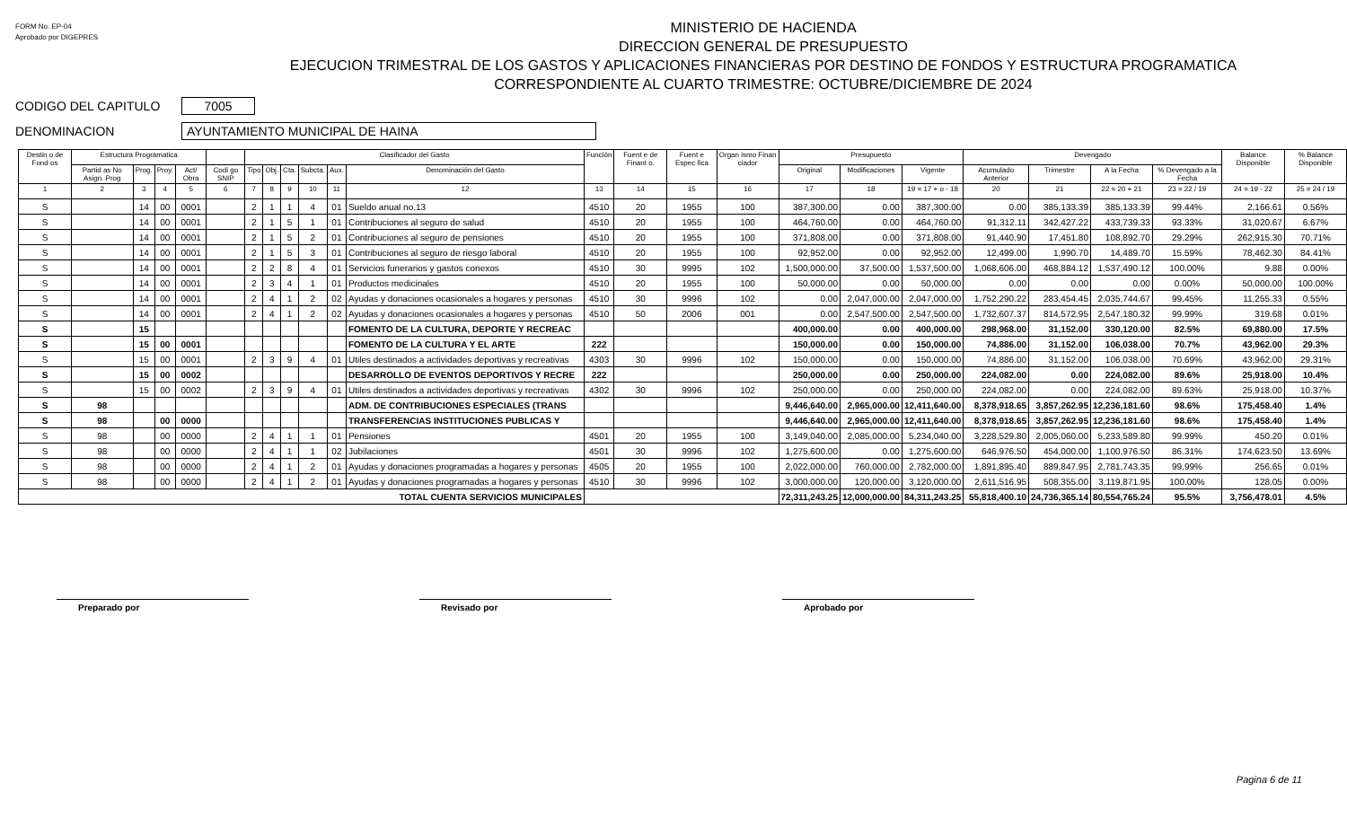FORM No. EP-04
Aprobado por DIGEPRES
MINISTERIO DE HACIENDA
DIRECCION GENERAL DE PRESUPUESTO
EJECUCION TRIMESTRAL DE LOS GASTOS Y APLICACIONES FINANCIERAS POR DESTINO DE FONDOS Y ESTRUCTURA PROGRAMATICA
CORRESPONDIENTE AL CUARTO TRIMESTRE: OCTUBRE/DICIEMBRE DE 2024
CODIGO DEL CAPITULO 7005
DENOMINACION AYUNTAMIENTO MUNICIPAL DE HAINA
| Destin o de Fond os | Estructura Programatica | | | | | Clasificador del Gasto | | | | | | Función | Fuent e de Finant o. | Fuent e Espec fica | Organ ismo Finan ciador | Presupuesto | | | Devengado | | | | Balance Disponible | % Balance Disponible |
| --- | --- | --- | --- | --- | --- | --- | --- | --- | --- | --- | --- | --- | --- | --- | --- | --- | --- | --- | --- | --- | --- | --- | --- | --- |
| | Partid as No Asign. Prog | Prog. | Proy. | Act/ Obra | Codi go SNIP | Tipo | Obj. | Cta. | Subcta. | Aux. | Denominación del Gasto | | | | | Original | Modificaciones | Vigente | Acumulado Anterior | Trimestre | A la Fecha | % Devengado a la Fecha | | |
| 1 | 2 | 3 | 4 | 5 | 6 | 7 | 8 | 9 | 10 | 11 | 12 | 13 | 14 | 15 | 16 | 17 | 18 | 19 = 17 + o - 18 | 20 | 21 | 22 = 20 + 21 | 23 = 22 / 19 | 24 = 19 - 22 | 25 = 24 / 19 |
| S | | 14 | 00 | 0001 | | 2 | 1 | 1 | 4 | 01 | Sueldo anual no.13 | 4510 | 20 | 1955 | 100 | 387,300.00 | 0.00 | 387,300.00 | 0.00 | 385,133.39 | 385,133.39 | 99.44% | 2,166.61 | 0.56% |
| S | | 14 | 00 | 0001 | | 2 | 1 | 5 | 1 | 01 | Contribuciones al seguro de salud | 4510 | 20 | 1955 | 100 | 464,760.00 | 0.00 | 464,760.00 | 91,312.11 | 342,427.22 | 433,739.33 | 93.33% | 31,020.67 | 6.67% |
| S | | 14 | 00 | 0001 | | 2 | 1 | 5 | 2 | 01 | Contribuciones al seguro de pensiones | 4510 | 20 | 1955 | 100 | 371,808.00 | 0.00 | 371,808.00 | 91,440.90 | 17,451.80 | 108,892.70 | 29.29% | 262,915.30 | 70.71% |
| S | | 14 | 00 | 0001 | | 2 | 1 | 5 | 3 | 01 | Contribuciones al seguro de riesgo laboral | 4510 | 20 | 1955 | 100 | 92,952.00 | 0.00 | 92,952.00 | 12,499.00 | 1,990.70 | 14,489.70 | 15.59% | 78,462.30 | 84.41% |
| S | | 14 | 00 | 0001 | | 2 | 2 | 8 | 4 | 01 | Servicios funerarios y gastos conexos | 4510 | 30 | 9995 | 102 | 1,500,000.00 | 37,500.00 | 1,537,500.00 | 1,068,606.00 | 468,884.12 | 1,537,490.12 | 100.00% | 9.88 | 0.00% |
| S | | 14 | 00 | 0001 | | 2 | 3 | 4 | 1 | 01 | Productos medicinales | 4510 | 20 | 1955 | 100 | 50,000.00 | 0.00 | 50,000.00 | 0.00 | 0.00 | 0.00 | 0.00% | 50,000.00 | 100.00% |
| S | | 14 | 00 | 0001 | | 2 | 4 | 1 | 2 | 02 | Ayudas y donaciones ocasionales a hogares y personas | 4510 | 30 | 9996 | 102 | 0.00 | 2,047,000.00 | 2,047,000.00 | 1,752,290.22 | 283,454.45 | 2,035,744.67 | 99.45% | 11,255.33 | 0.55% |
| S | | 14 | 00 | 0001 | | 2 | 4 | 1 | 2 | 02 | Ayudas y donaciones ocasionales a hogares y personas | 4510 | 50 | 2006 | 001 | 0.00 | 2,547,500.00 | 2,547,500.00 | 1,732,607.37 | 814,572.95 | 2,547,180.32 | 99.99% | 319.68 | 0.01% |
| S | | 15 | | | | | | | | | FOMENTO DE LA CULTURA, DEPORTE Y RECREAC | | | | | 400,000.00 | 0.00 | 400,000.00 | 298,968.00 | 31,152.00 | 330,120.00 | 82.5% | 69,880.00 | 17.5% |
| S | | 15 | 00 | 0001 | | | | | | | FOMENTO DE LA CULTURA Y EL ARTE | 222 | | | | 150,000.00 | 0.00 | 150,000.00 | 74,886.00 | 31,152.00 | 106,038.00 | 70.7% | 43,962.00 | 29.3% |
| S | | 15 | 00 | 0001 | | 2 | 3 | 9 | 4 | 01 | Utiles destinados a actividades deportivas y recreativas | 4303 | 30 | 9996 | 102 | 150,000.00 | 0.00 | 150,000.00 | 74,886.00 | 31,152.00 | 106,038.00 | 70.69% | 43,962.00 | 29.31% |
| S | | 15 | 00 | 0002 | | | | | | | DESARROLLO DE EVENTOS DEPORTIVOS Y RECRE | 222 | | | | 250,000.00 | 0.00 | 250,000.00 | 224,082.00 | 0.00 | 224,082.00 | 89.6% | 25,918.00 | 10.4% |
| S | | 15 | 00 | 0002 | | 2 | 3 | 9 | 4 | 01 | Utiles destinados a actividades deportivas y recreativas | 4302 | 30 | 9996 | 102 | 250,000.00 | 0.00 | 250,000.00 | 224,082.00 | 0.00 | 224,082.00 | 89.63% | 25,918.00 | 10.37% |
| S | 98 | | | | | | | | | | ADM. DE CONTRIBUCIONES ESPECIALES (TRANS | | | | | 9,446,640.00 | 2,965,000.00 | 12,411,640.00 | 8,378,918.65 | 3,857,262.95 | 12,236,181.60 | 98.6% | 175,458.40 | 1.4% |
| S | 98 | | 00 | 0000 | | | | | | | TRANSFERENCIAS INSTITUCIONES PUBLICAS Y | | | | | 9,446,640.00 | 2,965,000.00 | 12,411,640.00 | 8,378,918.65 | 3,857,262.95 | 12,236,181.60 | 98.6% | 175,458.40 | 1.4% |
| S | 98 | | 00 | 0000 | | 2 | 4 | 1 | 1 | 01 | Pensiones | 4501 | 20 | 1955 | 100 | 3,149,040.00 | 2,085,000.00 | 5,234,040.00 | 3,228,529.80 | 2,005,060.00 | 5,233,589.80 | 99.99% | 450.20 | 0.01% |
| S | 98 | | 00 | 0000 | | 2 | 4 | 1 | 1 | 02 | Jubilaciones | 4501 | 30 | 9996 | 102 | 1,275,600.00 | 0.00 | 1,275,600.00 | 646,976.50 | 454,000.00 | 1,100,976.50 | 86.31% | 174,623.50 | 13.69% |
| S | 98 | | 00 | 0000 | | 2 | 4 | 1 | 2 | 01 | Ayudas y donaciones programadas a hogares y personas | 4505 | 20 | 1955 | 100 | 2,022,000.00 | 760,000.00 | 2,782,000.00 | 1,891,895.40 | 889,847.95 | 2,781,743.35 | 99.99% | 256.65 | 0.01% |
| S | 98 | | 00 | 0000 | | 2 | 4 | 1 | 2 | 01 | Ayudas y donaciones programadas a hogares y personas | 4510 | 30 | 9996 | 102 | 3,000,000.00 | 120,000.00 | 3,120,000.00 | 2,611,516.95 | 508,355.00 | 3,119,871.95 | 100.00% | 128.05 | 0.00% |
| TOTAL CUENTA SERVICIOS MUNICIPALES | | | | | | | | | | | | | | | | 72,311,243.25 | 12,000,000.00 | 84,311,243.25 | 55,818,400.10 | 24,736,365.14 | 80,554,765.24 | 95.5% | 3,756,478.01 | 4.5% |
Preparado por Revisado por Aprobado por
Pagina 6 de 11